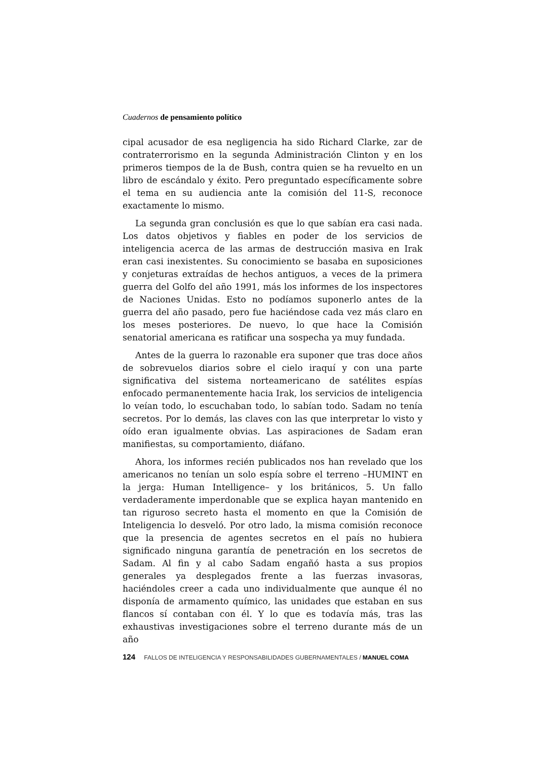Cuadernos de pensamiento político
cipal acusador de esa negligencia ha sido Richard Clarke, zar de contraterrorismo en la segunda Administración Clinton y en los primeros tiempos de la de Bush, contra quien se ha revuelto en un libro de escándalo y éxito. Pero preguntado específicamente sobre el tema en su audiencia ante la comisión del 11-S, reconoce exactamente lo mismo.
La segunda gran conclusión es que lo que sabían era casi nada. Los datos objetivos y fiables en poder de los servicios de inteligencia acerca de las armas de destrucción masiva en Irak eran casi inexistentes. Su conocimiento se basaba en suposiciones y conjeturas extraídas de hechos antiguos, a veces de la primera guerra del Golfo del año 1991, más los informes de los inspectores de Naciones Unidas. Esto no podíamos suponerlo antes de la guerra del año pasado, pero fue haciéndose cada vez más claro en los meses posteriores. De nuevo, lo que hace la Comisión senatorial americana es ratificar una sospecha ya muy fundada.
Antes de la guerra lo razonable era suponer que tras doce años de sobrevuelos diarios sobre el cielo iraquí y con una parte significativa del sistema norteamericano de satélites espías enfocado permanentemente hacia Irak, los servicios de inteligencia lo veían todo, lo escuchaban todo, lo sabían todo. Sadam no tenía secretos. Por lo demás, las claves con las que interpretar lo visto y oído eran igualmente obvias. Las aspiraciones de Sadam eran manifiestas, su comportamiento, diáfano.
Ahora, los informes recién publicados nos han revelado que los americanos no tenían un solo espía sobre el terreno –HUMINT en la jerga: Human Intelligence– y los británicos, 5. Un fallo verdaderamente imperdonable que se explica hayan mantenido en tan riguroso secreto hasta el momento en que la Comisión de Inteligencia lo desveló. Por otro lado, la misma comisión reconoce que la presencia de agentes secretos en el país no hubiera significado ninguna garantía de penetración en los secretos de Sadam. Al fin y al cabo Sadam engañó hasta a sus propios generales ya desplegados frente a las fuerzas invasoras, haciéndoles creer a cada uno individualmente que aunque él no disponía de armamento químico, las unidades que estaban en sus flancos sí contaban con él. Y lo que es todavía más, tras las exhaustivas investigaciones sobre el terreno durante más de un año
124 FALLOS DE INTELIGENCIA Y RESPONSABILIDADES GUBERNAMENTALES / MANUEL COMA